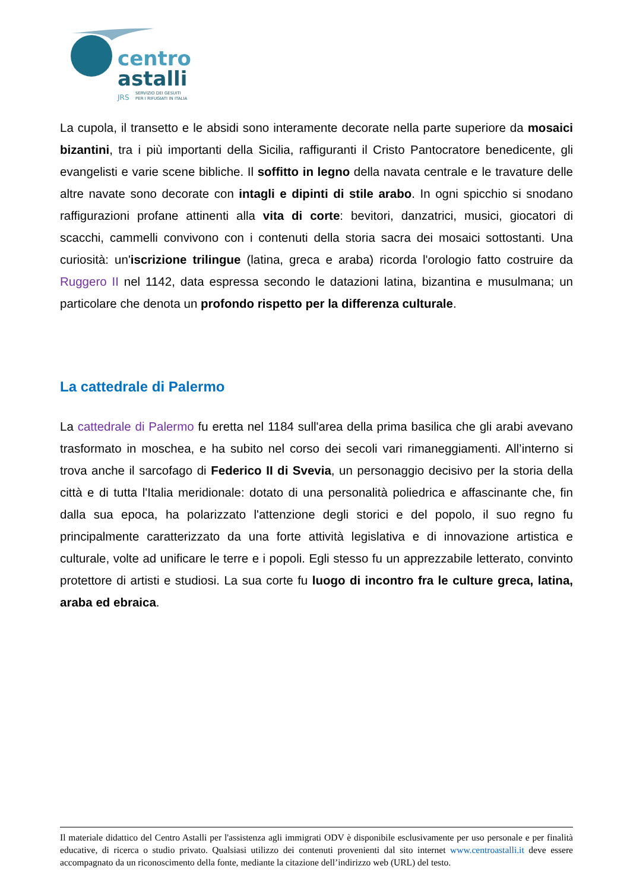centro
astalli
JRS
SERVIZIO DEI GESUITI
PER I RIFUGIATI IN ITALIA
La cupola, il transetto e le absidi sono interamente decorate nella parte superiore da mosaici bizantini, tra i più importanti della Sicilia, raffiguranti il Cristo Pantocratore benedicente, gli evangelisti e varie scene bibliche. Il soffitto in legno della navata centrale e le travature delle altre navate sono decorate con intagli e dipinti di stile arabo. In ogni spicchio si snodano raffigurazioni profane attinenti alla vita di corte: bevitori, danzatrici, musici, giocatori di scacchi, cammelli convivono con i contenuti della storia sacra dei mosaici sottostanti. Una curiosità: un'iscrizione trilingue (latina, greca e araba) ricorda l'orologio fatto costruire da Ruggero II nel 1142, data espressa secondo le datazioni latina, bizantina e musulmana; un particolare che denota un profondo rispetto per la differenza culturale.
La cattedrale di Palermo
La cattedrale di Palermo fu eretta nel 1184 sull'area della prima basilica che gli arabi avevano trasformato in moschea, e ha subito nel corso dei secoli vari rimaneggiamenti. All’interno si trova anche il sarcofago di Federico II di Svevia, un personaggio decisivo per la storia della città e di tutta l'Italia meridionale: dotato di una personalità poliedrica e affascinante che, fin dalla sua epoca, ha polarizzato l'attenzione degli storici e del popolo, il suo regno fu principalmente caratterizzato da una forte attività legislativa e di innovazione artistica e culturale, volte ad unificare le terre e i popoli. Egli stesso fu un apprezzabile letterato, convinto protettore di artisti e studiosi. La sua corte fu luogo di incontro fra le culture greca, latina, araba ed ebraica.
Il materiale didattico del Centro Astalli per l'assistenza agli immigrati ODV è disponibile esclusivamente per uso personale e per finalità educative, di ricerca o studio privato. Qualsiasi utilizzo dei contenuti provenienti dal sito internet www.centroastalli.it deve essere accompagnato da un riconoscimento della fonte, mediante la citazione dell’indirizzo web (URL) del testo.